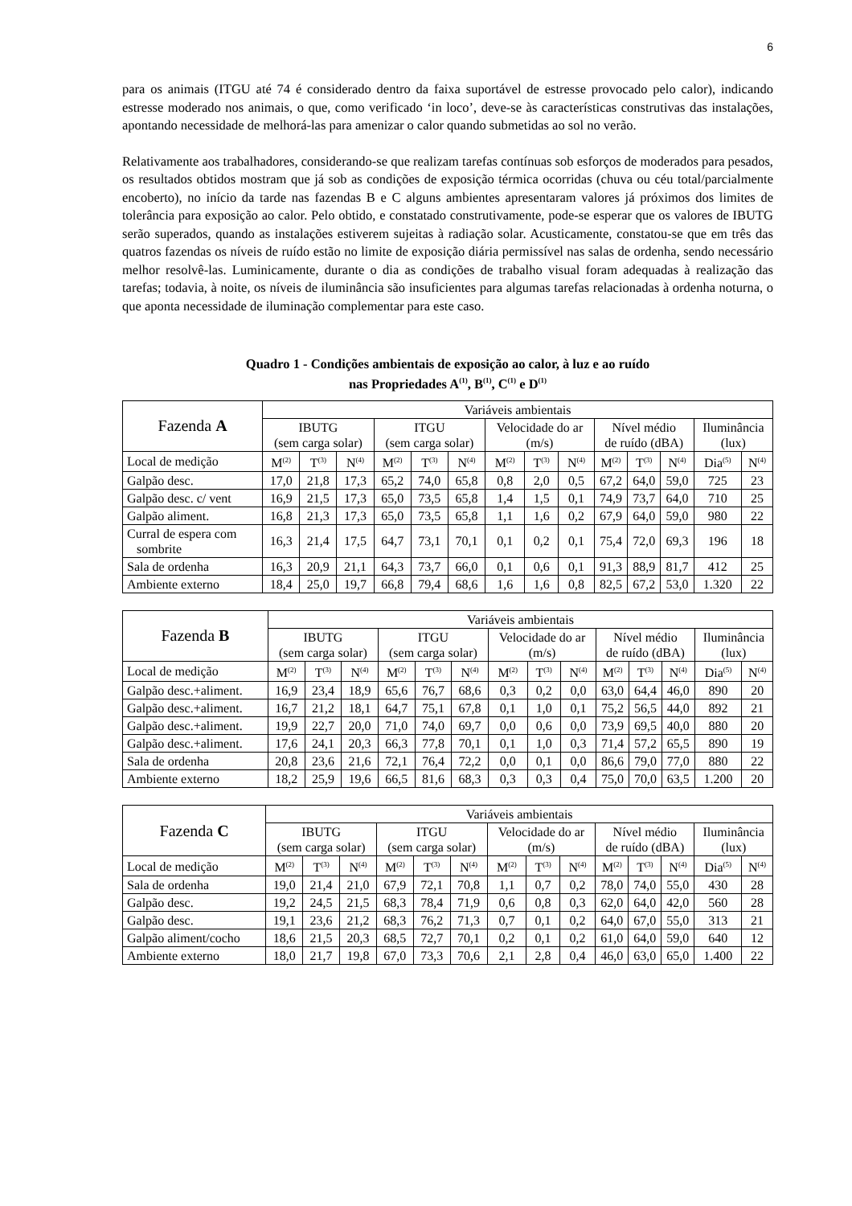6
para os animais (ITGU até 74 é considerado dentro da faixa suportável de estresse provocado pelo calor), indicando estresse moderado nos animais, o que, como verificado ‘in loco’, deve-se às características construtivas das instalações, apontando necessidade de melhorá-las para amenizar o calor quando submetidas ao sol no verão.
Relativamente aos trabalhadores, considerando-se que realizam tarefas contínuas sob esforços de moderados para pesados, os resultados obtidos mostram que já sob as condições de exposição térmica ocorridas (chuva ou céu total/parcialmente encoberto), no início da tarde nas fazendas B e C alguns ambientes apresentaram valores já próximos dos limites de tolerância para exposição ao calor. Pelo obtido, e constatado construtivamente, pode-se esperar que os valores de IBUTG serão superados, quando as instalações estiverem sujeitas à radiação solar. Acusticamente, constatou-se que em três das quatros fazendas os níveis de ruído estão no limite de exposição diária permissível nas salas de ordenha, sendo necessário melhor resolvê-las. Luminicamente, durante o dia as condições de trabalho visual foram adequadas à realização das tarefas; todavia, à noite, os níveis de iluminância são insuficientes para algumas tarefas relacionadas à ordenha noturna, o que aponta necessidade de iluminação complementar para este caso.
Quadro 1 - Condições ambientais de exposição ao calor, à luz e ao ruído
nas Propriedades A<sup>(1)</sup>, B<sup>(1)</sup>, C<sup>(1)</sup> e D<sup>(1)</sup>
| Fazenda A | Variáveis ambientais | | | | | | | | | | | | | |
| --- | --- | --- | --- | --- | --- | --- | --- | --- | --- | --- | --- | --- | --- | --- |
| | IBUTG (sem carga solar) | | | ITGU (sem carga solar) | | | Velocidade do ar (m/s) | | | Nível médio de ruído (dBA) | | | Iluminância (lux) | |
| Local de medição | M<sup>(2)</sup> | T<sup>(3)</sup> | N<sup>(4)</sup> | M<sup>(2)</sup> | T<sup>(3)</sup> | N<sup>(4)</sup> | M<sup>(2)</sup> | T<sup>(3)</sup> | N<sup>(4)</sup> | M<sup>(2)</sup> | T<sup>(3)</sup> | N<sup>(4)</sup> | Dia<sup>(5)</sup> | N<sup>(4)</sup> |
| Galpão desc. | 17,0 | 21,8 | 17,3 | 65,2 | 74,0 | 65,8 | 0,8 | 2,0 | 0,5 | 67,2 | 64,0 | 59,0 | 725 | 23 |
| Galpão desc. c/ vent | 16,9 | 21,5 | 17,3 | 65,0 | 73,5 | 65,8 | 1,4 | 1,5 | 0,1 | 74,9 | 73,7 | 64,0 | 710 | 25 |
| Galpão aliment. | 16,8 | 21,3 | 17,3 | 65,0 | 73,5 | 65,8 | 1,1 | 1,6 | 0,2 | 67,9 | 64,0 | 59,0 | 980 | 22 |
| Curral de espera com sombrite | 16,3 | 21,4 | 17,5 | 64,7 | 73,1 | 70,1 | 0,1 | 0,2 | 0,1 | 75,4 | 72,0 | 69,3 | 196 | 18 |
| Sala de ordenha | 16,3 | 20,9 | 21,1 | 64,3 | 73,7 | 66,0 | 0,1 | 0,6 | 0,1 | 91,3 | 88,9 | 81,7 | 412 | 25 |
| Ambiente externo | 18,4 | 25,0 | 19,7 | 66,8 | 79,4 | 68,6 | 1,6 | 1,6 | 0,8 | 82,5 | 67,2 | 53,0 | 1.320 | 22 |
| Fazenda B | Variáveis ambientais | | | | | | | | | | | | | |
| --- | --- | --- | --- | --- | --- | --- | --- | --- | --- | --- | --- | --- | --- | --- |
| | IBUTG (sem carga solar) | | | ITGU (sem carga solar) | | | Velocidade do ar (m/s) | | | Nível médio de ruído (dBA) | | | Iluminância (lux) | |
| Local de medição | M<sup>(2)</sup> | T<sup>(3)</sup> | N<sup>(4)</sup> | M<sup>(2)</sup> | T<sup>(3)</sup> | N<sup>(4)</sup> | M<sup>(2)</sup> | T<sup>(3)</sup> | N<sup>(4)</sup> | M<sup>(2)</sup> | T<sup>(3)</sup> | N<sup>(4)</sup> | Dia<sup>(5)</sup> | N<sup>(4)</sup> |
| Galpão desc.+aliment. | 16,9 | 23,4 | 18,9 | 65,6 | 76,7 | 68,6 | 0,3 | 0,2 | 0,0 | 63,0 | 64,4 | 46,0 | 890 | 20 |
| Galpão desc.+aliment. | 16,7 | 21,2 | 18,1 | 64,7 | 75,1 | 67,8 | 0,1 | 1,0 | 0,1 | 75,2 | 56,5 | 44,0 | 892 | 21 |
| Galpão desc.+aliment. | 19,9 | 22,7 | 20,0 | 71,0 | 74,0 | 69,7 | 0,0 | 0,6 | 0,0 | 73,9 | 69,5 | 40,0 | 880 | 20 |
| Galpão desc.+aliment. | 17,6 | 24,1 | 20,3 | 66,3 | 77,8 | 70,1 | 0,1 | 1,0 | 0,3 | 71,4 | 57,2 | 65,5 | 890 | 19 |
| Sala de ordenha | 20,8 | 23,6 | 21,6 | 72,1 | 76,4 | 72,2 | 0,0 | 0,1 | 0,0 | 86,6 | 79,0 | 77,0 | 880 | 22 |
| Ambiente externo | 18,2 | 25,9 | 19,6 | 66,5 | 81,6 | 68,3 | 0,3 | 0,3 | 0,4 | 75,0 | 70,0 | 63,5 | 1.200 | 20 |
| Fazenda C | Variáveis ambientais | | | | | | | | | | | | | |
| --- | --- | --- | --- | --- | --- | --- | --- | --- | --- | --- | --- | --- | --- | --- |
| | IBUTG (sem carga solar) | | | ITGU (sem carga solar) | | | Velocidade do ar (m/s) | | | Nível médio de ruído (dBA) | | | Iluminância (lux) | |
| Local de medição | M<sup>(2)</sup> | T<sup>(3)</sup> | N<sup>(4)</sup> | M<sup>(2)</sup> | T<sup>(3)</sup> | N<sup>(4)</sup> | M<sup>(2)</sup> | T<sup>(3)</sup> | N<sup>(4)</sup> | M<sup>(2)</sup> | T<sup>(3)</sup> | N<sup>(4)</sup> | Dia<sup>(5)</sup> | N<sup>(4)</sup> |
| Sala de ordenha | 19,0 | 21,4 | 21,0 | 67,9 | 72,1 | 70,8 | 1,1 | 0,7 | 0,2 | 78,0 | 74,0 | 55,0 | 430 | 28 |
| Galpão desc. | 19,2 | 24,5 | 21,5 | 68,3 | 78,4 | 71,9 | 0,6 | 0,8 | 0,3 | 62,0 | 64,0 | 42,0 | 560 | 28 |
| Galpão desc. | 19,1 | 23,6 | 21,2 | 68,3 | 76,2 | 71,3 | 0,7 | 0,1 | 0,2 | 64,0 | 67,0 | 55,0 | 313 | 21 |
| Galpão aliment/cocho | 18,6 | 21,5 | 20,3 | 68,5 | 72,7 | 70,1 | 0,2 | 0,1 | 0,2 | 61,0 | 64,0 | 59,0 | 640 | 12 |
| Ambiente externo | 18,0 | 21,7 | 19,8 | 67,0 | 73,3 | 70,6 | 2,1 | 2,8 | 0,4 | 46,0 | 63,0 | 65,0 | 1.400 | 22 |